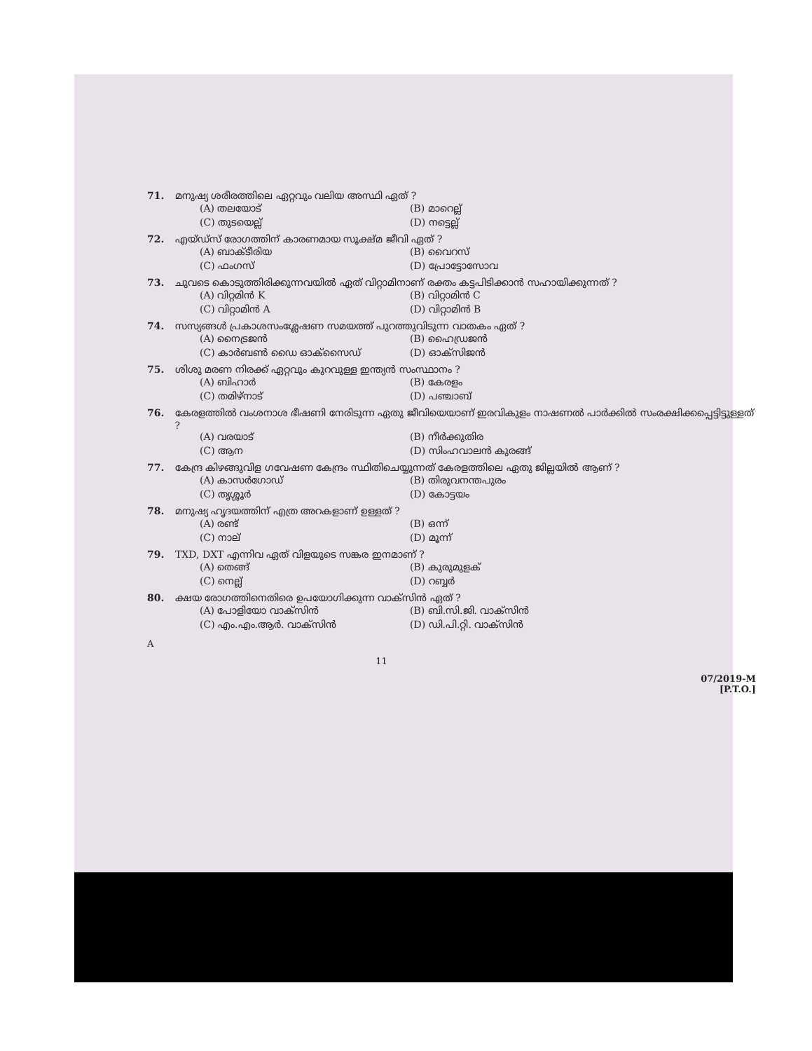71. മനുഷ്യ ശരീരത്തിലെ ഏറ്റവും വലിയ അസ്ഥി ഏത് ?
(A) തലയോട് (B) മാറെല്ല് (C) തുടയെല്ല് (D) നട്ടെല്ല്
72. എയ്ഡ്സ് രോഗത്തിന് കാരണമായ സൂക്ഷ്മ ജീവി ഏത് ?
(A) ബാക്ടീരിയ (B) വൈറസ് (C) ഫംഗസ് (D) പ്രോട്ടോസോവ
73. ചുവടെ കൊടുത്തിരിക്കുന്നവയിൽ ഏത് വിറ്റാമിനാണ് രക്തം കട്ടപിടിക്കാൻ സഹായിക്കുന്നത് ?
(A) വിറ്റമിൻ K (B) വിറ്റാമിൻ C (C) വിറ്റാമിൻ A (D) വിറ്റാമിൻ B
74. സസ്യങ്ങൾ പ്രകാശസംശ്ലേഷണ സമയത്ത് പുറത്തുവിടുന്ന വാതകം ഏത് ?
(A) നൈട്രജൻ (B) ഹൈഡ്രജൻ (C) കാർബൺ ഡൈ ഓക്സൈഡ് (D) ഓക്സിജൻ
75. ശിശു മരണ നിരക്ക് ഏറ്റവും കുറവുള്ള ഇന്ത്യൻ സംസ്ഥാനം ?
(A) ബിഹാർ (B) കേരളം (C) തമിഴ്നാട് (D) പഞ്ചാബ്
76. കേരളത്തിൽ വംശനാശ ഭീഷണി നേരിടുന്ന ഏതു ജീവിയെയാണ് ഇരവികുളം നാഷണൽ പാർക്കിൽ സംരക്ഷിക്കപ്പെട്ടിട്ടുള്ളത് ?
(A) വരയാട് (B) നീർക്കുതിര (C) ആന (D) സിംഹവാലൻ കുരങ്ങ്
77. കേന്ദ്ര കിഴങ്ങുവിള ഗവേഷണ കേന്ദ്രം സ്ഥിതിചെയ്യുന്നത് കേരളത്തിലെ ഏതു ജില്ലയിൽ ആണ് ?
(A) കാസർഗോഡ് (B) തിരുവനന്തപുരം (C) തൃശ്ശൂർ (D) കോട്ടയം
78. മനുഷ്യ ഹൃദയത്തിന് എത്ര അറകളാണ് ഉള്ളത് ?
(A) രണ്ട് (B) ഒന്ന് (C) നാല് (D) മൂന്ന്
79. TXD, DXT എന്നിവ ഏത് വിളയുടെ സങ്കര ഇനമാണ് ?
(A) തെങ്ങ് (B) കുരുമുളക് (C) നെല്ല് (D) റബ്ബർ
80. ക്ഷയ രോഗത്തിനെതിരെ ഉപയോഗിക്കുന്ന വാക്സിൻ ഏത് ?
(A) പോളിയോ വാക്സിൻ (B) ബി.സി.ജി. വാക്സിൻ (C) എം.എം.ആർ. വാക്സിൻ (D) ഡി.പി.റ്റി. വാക്സിൻ
A
11
07/2019-M
[P.T.O.]